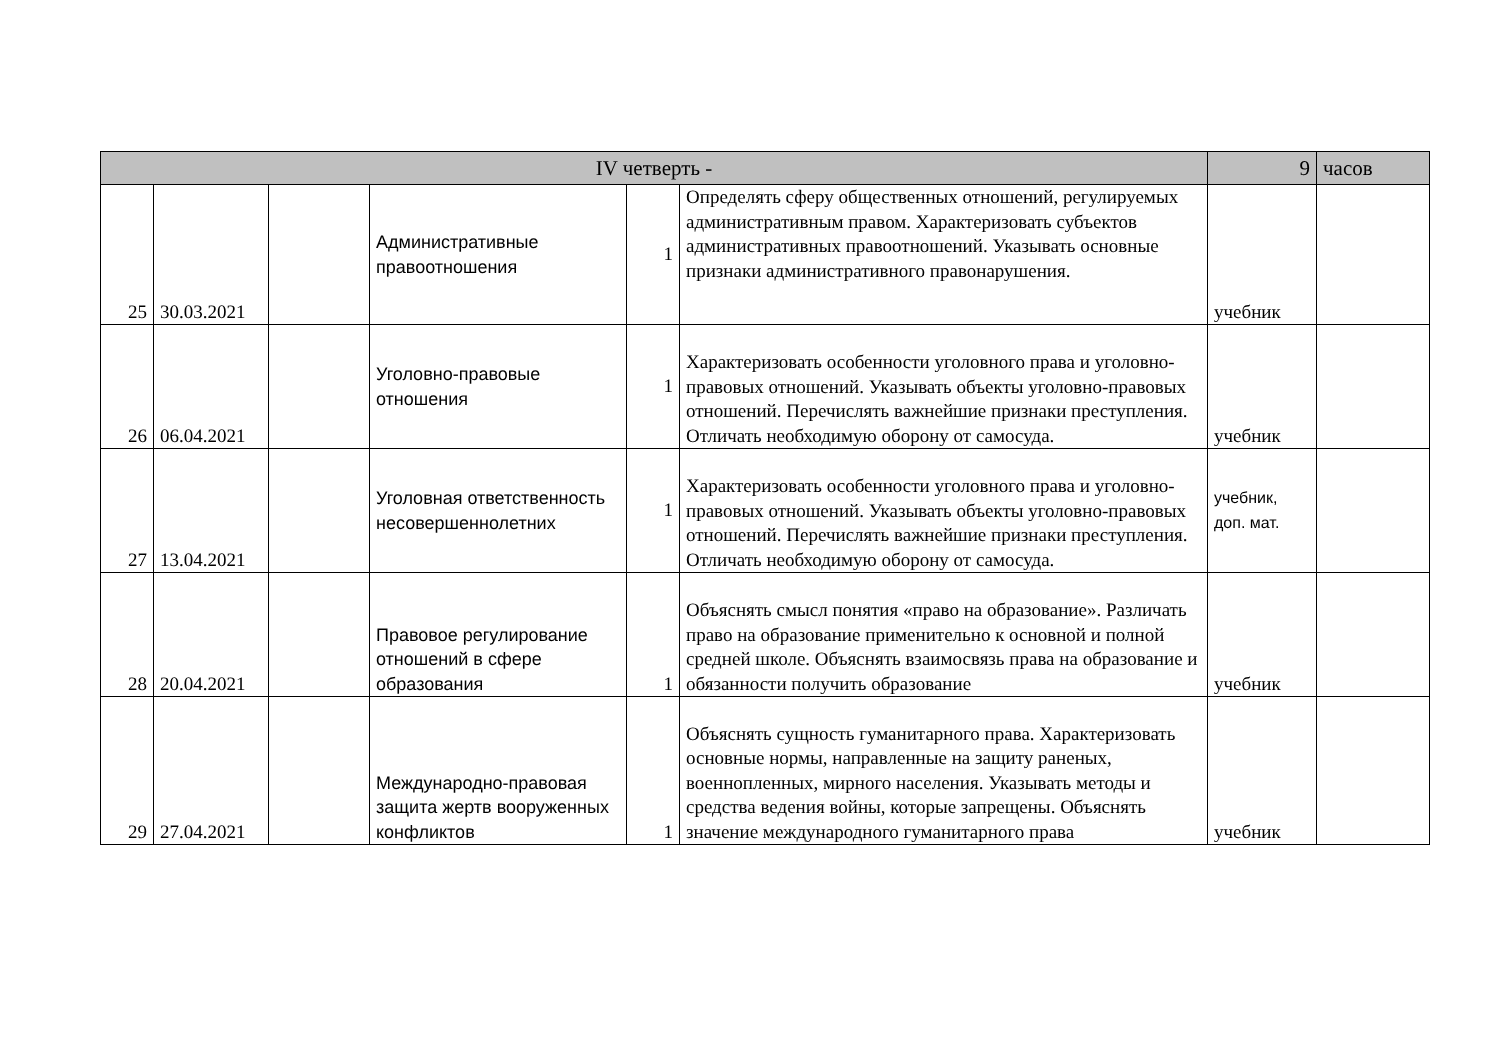| IV четверть - | | | | | | 9 | часов |
| 25 | 30.03.2021 | | Административные правоотношения | 1 | Определять сферу общественных отношений, регулируемых административным правом. Характеризовать субъектов административных правоотношений. Указывать основные признаки административного правонарушения. | учебник | |
| 26 | 06.04.2021 | | Уголовно-правовые отношения | 1 | Характеризовать особенности уголовного права и уголовно-правовых отношений. Указывать объекты уголовно-правовых отношений. Перечислять важнейшие признаки преступления. Отличать необходимую оборону от самосуда. | учебник | |
| 27 | 13.04.2021 | | Уголовная ответственность несовершеннолетних | 1 | Характеризовать особенности уголовного права и уголовно-правовых отношений. Указывать объекты уголовно-правовых отношений. Перечислять важнейшие признаки преступления. Отличать необходимую оборону от самосуда. | учебник, доп. мат. | |
| 28 | 20.04.2021 | | Правовое регулирование отношений в сфере образования | 1 | Объяснять смысл понятия «право на образование». Различать право на образование применительно к основной и полной средней школе. Объяснять взаимосвязь права на образование и обязанности получить образование | учебник | |
| 29 | 27.04.2021 | | Международно-правовая защита жертв вооруженных конфликтов | 1 | Объяснять сущность гуманитарного права. Характеризовать основные нормы, направленные на защиту раненых, военнопленных, мирного населения. Указывать методы и средства ведения войны, которые запрещены. Объяснять значение международного гуманитарного права | учебник | |